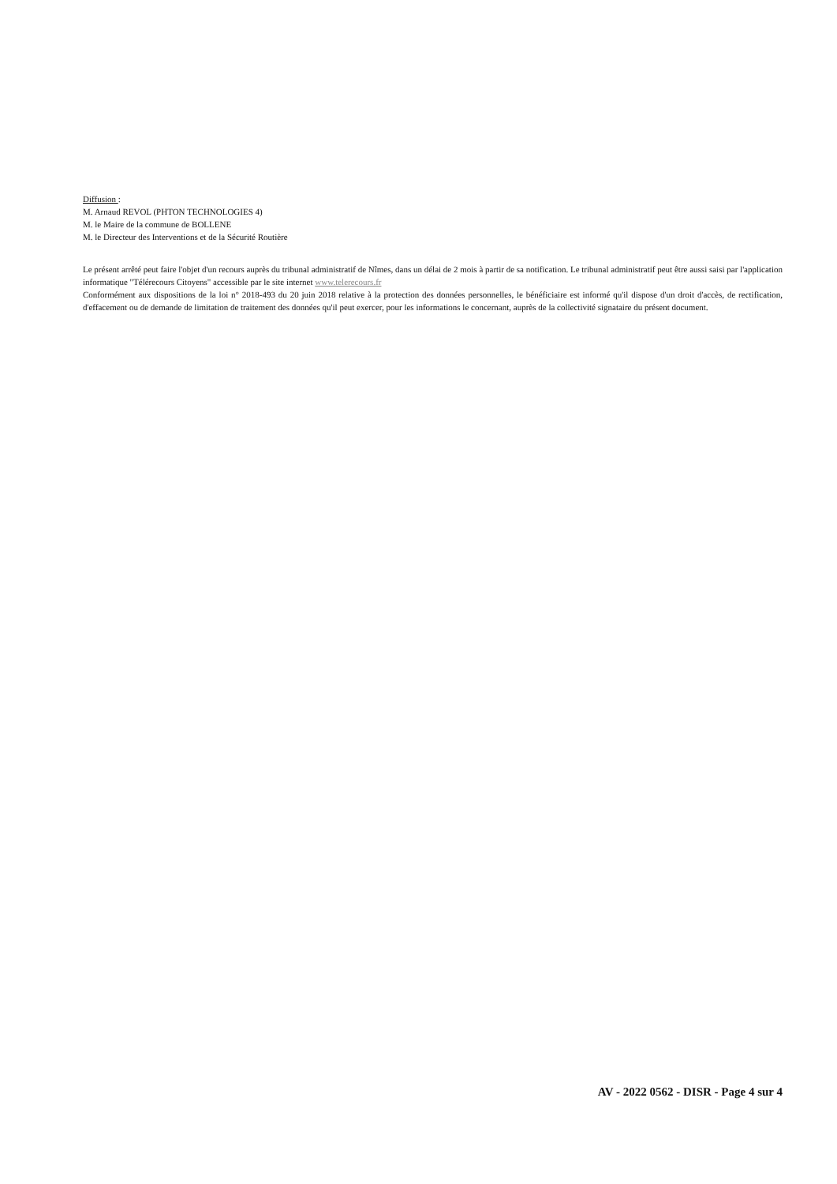Diffusion :
M. Arnaud REVOL (PHTON TECHNOLOGIES 4)
M. le Maire de la commune de BOLLENE
M. le Directeur des Interventions et de la Sécurité Routière
Le présent arrêté peut faire l'objet d'un recours auprès du tribunal administratif de Nîmes, dans un délai de 2 mois à partir de sa notification. Le tribunal administratif peut être aussi saisi par l'application informatique "Télérecours Citoyens" accessible par le site internet www.telerecours.fr
Conformément aux dispositions de la loi n° 2018-493 du 20 juin 2018 relative à la protection des données personnelles, le bénéficiaire est informé qu'il dispose d'un droit d'accès, de rectification, d'effacement ou de demande de limitation de traitement des données qu'il peut exercer, pour les informations le concernant, auprès de la collectivité signataire du présent document.
AV - 2022 0562 - DISR - Page 4 sur 4